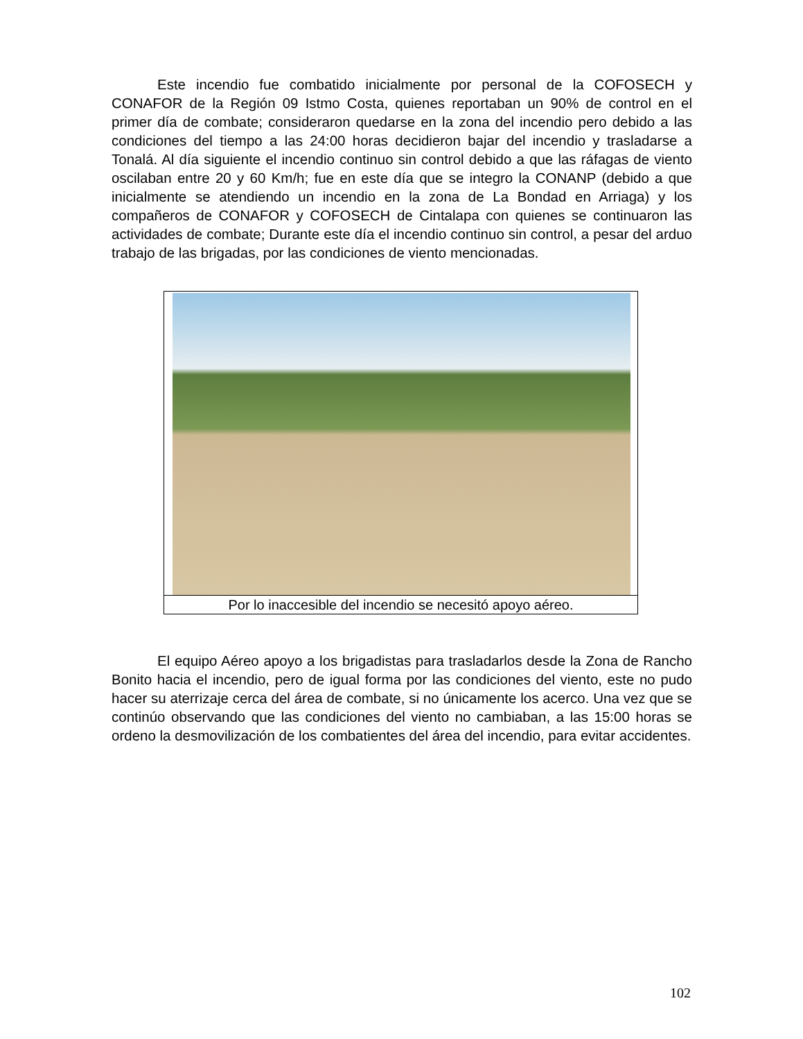Este incendio fue combatido inicialmente por personal de la COFOSECH y CONAFOR de la Región 09 Istmo Costa, quienes reportaban un 90% de control en el primer día de combate; consideraron quedarse en la zona del incendio pero debido a las condiciones del tiempo a las 24:00 horas decidieron bajar del incendio y trasladarse a Tonalá. Al día siguiente el incendio continuo sin control debido a que las ráfagas de viento oscilaban entre 20 y 60 Km/h; fue en este día que se integro la CONANP (debido a que inicialmente se atendiendo un incendio en la zona de La Bondad en Arriaga) y los compañeros de CONAFOR y COFOSECH de Cintalapa con quienes se continuaron las actividades de combate; Durante este día el incendio continuo sin control, a pesar del arduo trabajo de las brigadas, por las condiciones de viento mencionadas.
Por lo inaccesible del incendio se necesitó apoyo aéreo.
El equipo Aéreo apoyo a los brigadistas para trasladarlos desde la Zona de Rancho Bonito hacia el incendio, pero de igual forma por las condiciones del viento, este no pudo hacer su aterrizaje cerca del área de combate, si no únicamente los acerco. Una vez que se continúo observando que las condiciones del viento no cambiaban, a las 15:00 horas se ordeno la desmovilización de los combatientes del área del incendio, para evitar accidentes.
102